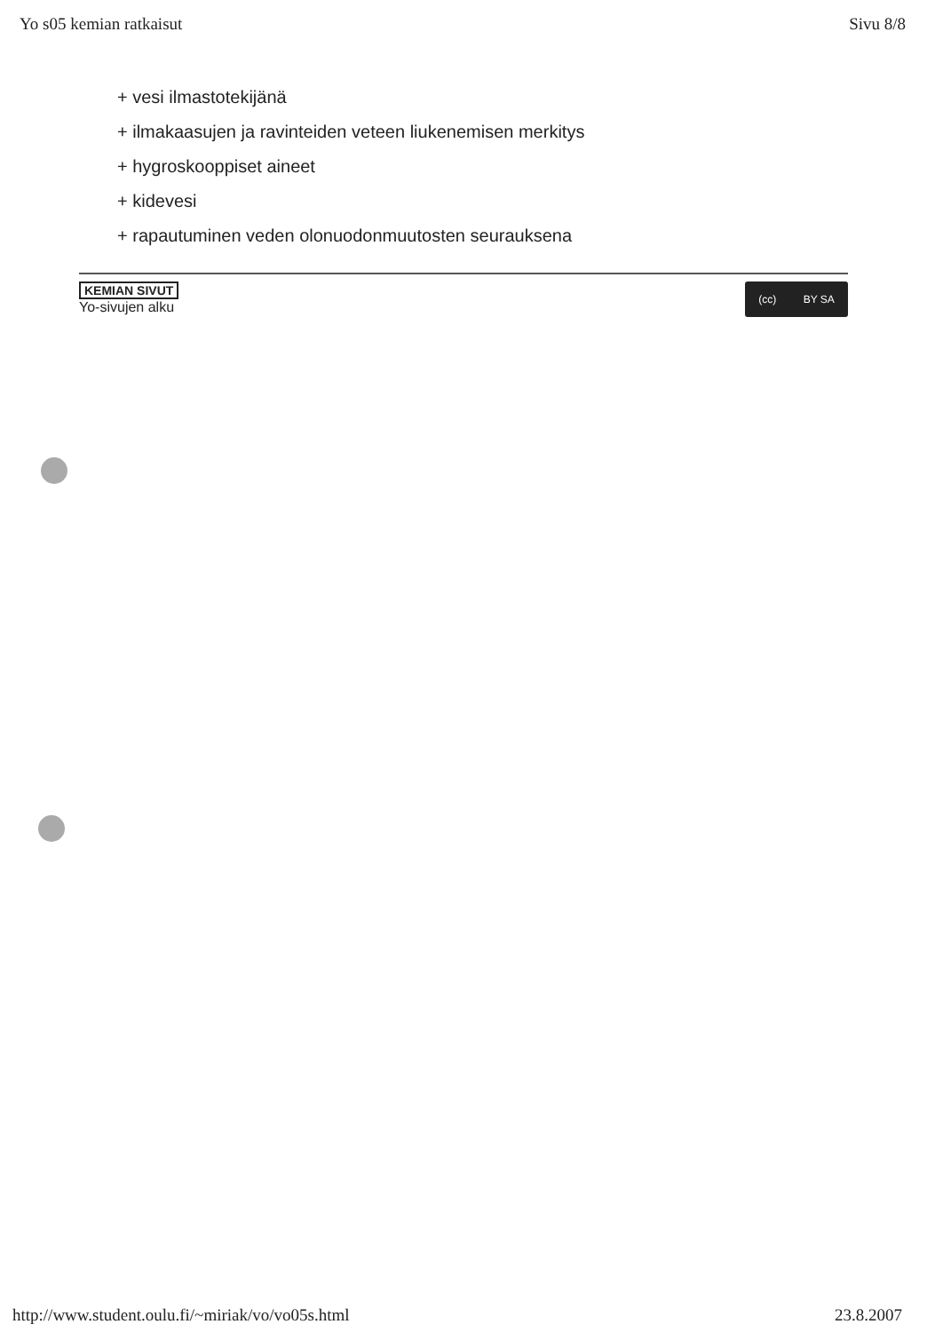Yo s05 kemian ratkaisut Sivu 8/8
+ vesi ilmastotekijänä
+ ilmakaasujen ja ravinteiden veteen liukenemisen merkitys
+ hygroskooppiset aineet
+ kidevesi
+ rapautuminen veden olonuodonmuutosten seurauksena
KEMIAN SIVUT
Yo-sivujen alku
(cc) BY SA
http://www.student.oulu.fi/~miriak/vo/vo05s.html 23.8.2007